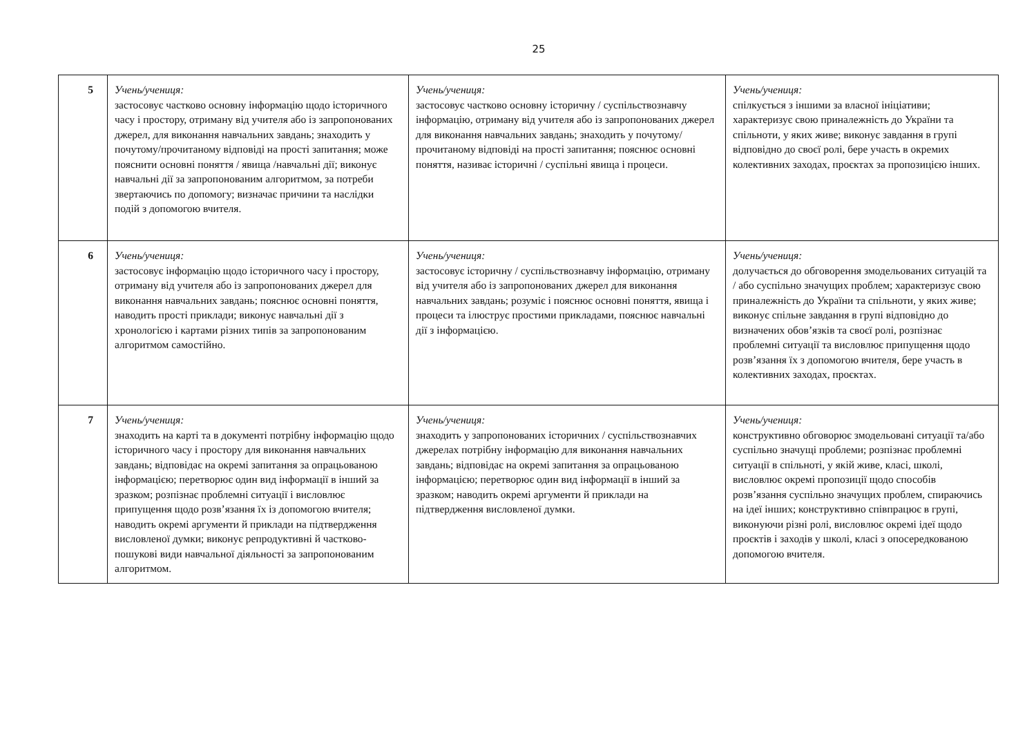25
| 5 | Учень/учениця: застосовує частково основну інформацію щодо історичного часу і простору, отриману від учителя або із запропонованих джерел, для виконання навчальних завдань; знаходить у почутому/прочитаному відповіді на прості запитання; може пояснити основні поняття / явища /навчальні дії; виконує навчальні дії за запропонованим алгоритмом, за потреби звертаючись по допомогу; визначає причини та наслідки подій з допомогою вчителя. | Учень/учениця: застосовує частково основну історичну / суспільствознавчу інформацію, отриману від учителя або із запропонованих джерел для виконання навчальних завдань; знаходить у почутому/прочитаному відповіді на прості запитання; пояснює основні поняття, називає історичні / суспільні явища і процеси. | Учень/учениця: спілкується з іншими за власної ініціативи; характеризує свою приналежність до України та спільноти, у яких живе; виконує завдання в групі відповідно до своєї ролі, бере участь в окремих колективних заходах, проєктах за пропозицією інших. |
| 6 | Учень/учениця: застосовує інформацію щодо історичного часу і простору, отриману від учителя або із запропонованих джерел для виконання навчальних завдань; пояснює основні поняття, наводить прості приклади; виконує навчальні дії з хронологією і картами різних типів за запропонованим алгоритмом самостійно. | Учень/учениця: застосовує історичну / суспільствознавчу інформацію, отриману від учителя або із запропонованих джерел для виконання навчальних завдань; розуміє і пояснює основні поняття, явища і процеси та ілюструє простими прикладами, пояснює навчальні дії з інформацією. | Учень/учениця: долучається до обговорення змодельованих ситуацій та / або суспільно значущих проблем; характеризує свою приналежність до України та спільноти, у яких живе; виконує спільне завдання в групі відповідно до визначених обов’язків та своєї ролі, розпізнає проблемні ситуації та висловлює припущення щодо розв’язання їх з допомогою вчителя, бере участь в колективних заходах, проєктах. |
| 7 | Учень/учениця: знаходить на карті та в документі потрібну інформацію щодо історичного часу і простору для виконання навчальних завдань; відповідає на окремі запитання за опрацьованою інформацією; перетворює один вид інформації в інший за зразком; розпізнає проблемні ситуації і висловлює припущення щодо розв’язання їх із допомогою вчителя; наводить окремі аргументи й приклади на підтвердження висловленої думки; виконує репродуктивні й частково-пошукові види навчальної діяльності за запропонованим алгоритмом. | Учень/учениця: знаходить у запропонованих історичних / суспільствознавчих джерелах потрібну інформацію для виконання навчальних завдань; відповідає на окремі запитання за опрацьованою інформацією; перетворює один вид інформації в інший за зразком; наводить окремі аргументи й приклади на підтвердження висловленої думки. | Учень/учениця: конструктивно обговорює змодельовані ситуації та/або суспільно значущі проблеми; розпізнає проблемні ситуації в спільноті, у якій живе, класі, школі, висловлює окремі пропозиції щодо способів розв’язання суспільно значущих проблем, спираючись на ідеї інших; конструктивно співпрацює в групі, виконуючи різні ролі, висловлює окремі ідеї щодо проєктів і заходів у школі, класі з опосередкованою допомогою вчителя. |